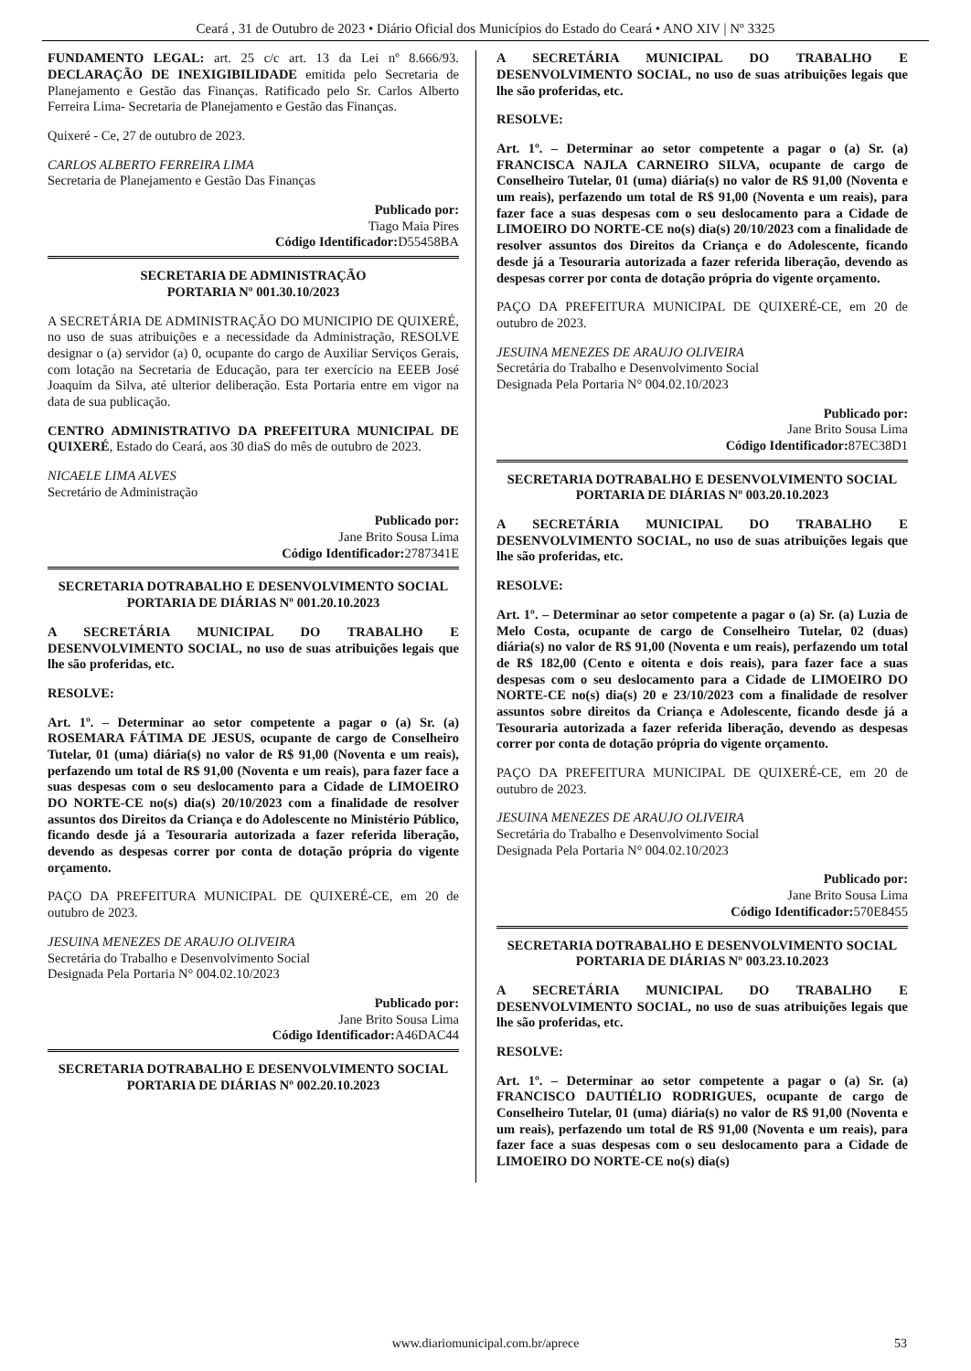Ceará , 31 de Outubro de 2023 • Diário Oficial dos Municípios do Estado do Ceará • ANO XIV | Nº 3325
FUNDAMENTO LEGAL: art. 25 c/c art. 13 da Lei nº 8.666/93. DECLARAÇÃO DE INEXIGIBILIDADE emitida pelo Secretaria de Planejamento e Gestão das Finanças. Ratificado pelo Sr. Carlos Alberto Ferreira Lima- Secretaria de Planejamento e Gestão das Finanças.
Quixeré - Ce, 27 de outubro de 2023.
CARLOS ALBERTO FERREIRA LIMA
Secretaria de Planejamento e Gestão Das Finanças
Publicado por:
Tiago Maia Pires
Código Identificador: D55458BA
SECRETARIA DE ADMINISTRAÇÃO
PORTARIA Nº 001.30.10/2023
A SECRETÁRIA DE ADMINISTRAÇÃO DO MUNICIPIO DE QUIXERÉ, no uso de suas atribuições e a necessidade da Administração, RESOLVE designar o (a) servidor (a) 0, ocupante do cargo de Auxiliar Serviços Gerais, com lotação na Secretaria de Educação, para ter exercício na EEEB José Joaquim da Silva, até ulterior deliberação. Esta Portaria entre em vigor na data de sua publicação.
CENTRO ADMINISTRATIVO DA PREFEITURA MUNICIPAL DE QUIXERÉ, Estado do Ceará, aos 30 diaS do mês de outubro de 2023.
NICAELE LIMA ALVES
Secretário de Administração
Publicado por:
Jane Brito Sousa Lima
Código Identificador: 2787341E
SECRETARIA DOTRABALHO E DESENVOLVIMENTO SOCIAL
PORTARIA DE DIÁRIAS Nº 001.20.10.2023
A SECRETÁRIA MUNICIPAL DO TRABALHO E DESENVOLVIMENTO SOCIAL, no uso de suas atribuições legais que lhe são proferidas, etc.
RESOLVE:
Art. 1º. – Determinar ao setor competente a pagar o (a) Sr. (a) ROSEMARA FÁTIMA DE JESUS, ocupante de cargo de Conselheiro Tutelar, 01 (uma) diária(s) no valor de R$ 91,00 (Noventa e um reais), perfazendo um total de R$ 91,00 (Noventa e um reais), para fazer face a suas despesas com o seu deslocamento para a Cidade de LIMOEIRO DO NORTE-CE no(s) dia(s) 20/10/2023 com a finalidade de resolver assuntos dos Direitos da Criança e do Adolescente no Ministério Público, ficando desde já a Tesouraria autorizada a fazer referida liberação, devendo as despesas correr por conta de dotação própria do vigente orçamento.
PAÇO DA PREFEITURA MUNICIPAL DE QUIXERÉ-CE, em 20 de outubro de 2023.
JESUINA MENEZES DE ARAUJO OLIVEIRA
Secretária do Trabalho e Desenvolvimento Social
Designada Pela Portaria N° 004.02.10/2023
Publicado por:
Jane Brito Sousa Lima
Código Identificador: A46DAC44
SECRETARIA DOTRABALHO E DESENVOLVIMENTO SOCIAL
PORTARIA DE DIÁRIAS Nº 002.20.10.2023
A SECRETÁRIA MUNICIPAL DO TRABALHO E DESENVOLVIMENTO SOCIAL, no uso de suas atribuições legais que lhe são proferidas, etc.
RESOLVE:
Art. 1º. – Determinar ao setor competente a pagar o (a) Sr. (a) FRANCISCA NAJLA CARNEIRO SILVA, ocupante de cargo de Conselheiro Tutelar, 01 (uma) diária(s) no valor de R$ 91,00 (Noventa e um reais), perfazendo um total de R$ 91,00 (Noventa e um reais), para fazer face a suas despesas com o seu deslocamento para a Cidade de LIMOEIRO DO NORTE-CE no(s) dia(s) 20/10/2023 com a finalidade de resolver assuntos dos Direitos da Criança e do Adolescente, ficando desde já a Tesouraria autorizada a fazer referida liberação, devendo as despesas correr por conta de dotação própria do vigente orçamento.
PAÇO DA PREFEITURA MUNICIPAL DE QUIXERÉ-CE, em 20 de outubro de 2023.
JESUINA MENEZES DE ARAUJO OLIVEIRA
Secretária do Trabalho e Desenvolvimento Social
Designada Pela Portaria N° 004.02.10/2023
Publicado por:
Jane Brito Sousa Lima
Código Identificador: 87EC38D1
SECRETARIA DOTRABALHO E DESENVOLVIMENTO SOCIAL
PORTARIA DE DIÁRIAS Nº 003.20.10.2023
A SECRETÁRIA MUNICIPAL DO TRABALHO E DESENVOLVIMENTO SOCIAL, no uso de suas atribuições legais que lhe são proferidas, etc.
RESOLVE:
Art. 1º. – Determinar ao setor competente a pagar o (a) Sr. (a) Luzia de Melo Costa, ocupante de cargo de Conselheiro Tutelar, 02 (duas) diária(s) no valor de R$ 91,00 (Noventa e um reais), perfazendo um total de R$ 182,00 (Cento e oitenta e dois reais), para fazer face a suas despesas com o seu deslocamento para a Cidade de LIMOEIRO DO NORTE-CE no(s) dia(s) 20 e 23/10/2023 com a finalidade de resolver assuntos sobre direitos da Criança e Adolescente, ficando desde já a Tesouraria autorizada a fazer referida liberação, devendo as despesas correr por conta de dotação própria do vigente orçamento.
PAÇO DA PREFEITURA MUNICIPAL DE QUIXERÉ-CE, em 20 de outubro de 2023.
JESUINA MENEZES DE ARAUJO OLIVEIRA
Secretária do Trabalho e Desenvolvimento Social
Designada Pela Portaria N° 004.02.10/2023
Publicado por:
Jane Brito Sousa Lima
Código Identificador: 570E8455
SECRETARIA DOTRABALHO E DESENVOLVIMENTO SOCIAL
PORTARIA DE DIÁRIAS Nº 003.23.10.2023
A SECRETÁRIA MUNICIPAL DO TRABALHO E DESENVOLVIMENTO SOCIAL, no uso de suas atribuições legais que lhe são proferidas, etc.
RESOLVE:
Art. 1º. – Determinar ao setor competente a pagar o (a) Sr. (a) FRANCISCO DAUTIÉLIO RODRIGUES, ocupante de cargo de Conselheiro Tutelar, 01 (uma) diária(s) no valor de R$ 91,00 (Noventa e um reais), perfazendo um total de R$ 91,00 (Noventa e um reais), para fazer face a suas despesas com o seu deslocamento para a Cidade de LIMOEIRO DO NORTE-CE no(s) dia(s)
www.diariomunicipal.com.br/aprece 53